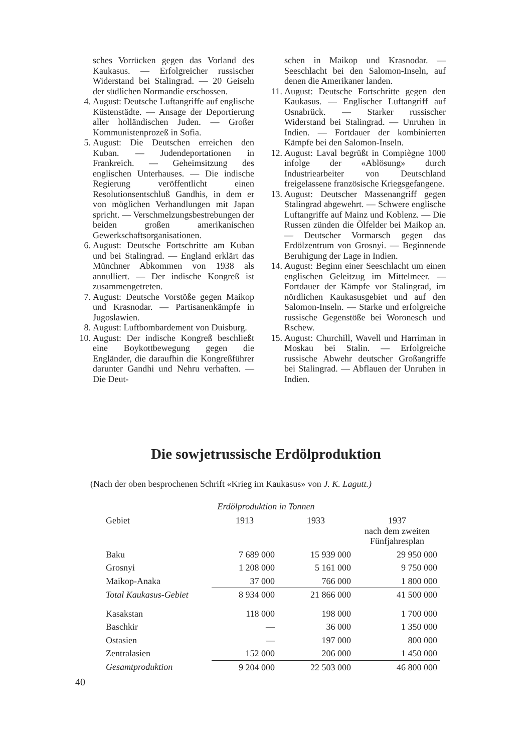sches Vorrücken gegen das Vorland des Kaukasus. — Erfolgreicher russischer Widerstand bei Stalingrad. — 20 Geiseln der südlichen Normandie erschossen.
4. August: Deutsche Luftangriffe auf englische Küstenstädte. — Ansage der Deportierung aller holländischen Juden. — Großer Kommunistenprozeß in Sofia.
5. August: Die Deutschen erreichen den Kuban. — Judendeportationen in Frankreich. — Geheimsitzung des englischen Unterhauses. — Die indische Regierung veröffentlicht einen Resolutionsentschluß Gandhis, in dem er von möglichen Verhandlungen mit Japan spricht. — Verschmelzungsbestrebungen der beiden großen amerikanischen Gewerkschaftsorganisationen.
6. August: Deutsche Fortschritte am Kuban und bei Stalingrad. — England erklärt das Münchner Abkommen von 1938 als annulliert. — Der indische Kongreß ist zusammengetreten.
7. August: Deutsche Vorstöße gegen Maikop und Krasnodar. — Partisanenkämpfe in Jugoslawien.
8. August: Luftbombardement von Duisburg.
10. August: Der indische Kongreß beschließt eine Boykottbewegung gegen die Engländer, die daraufhin die Kongreßführer darunter Gandhi und Nehru verhaften. — Die Deut-
schen in Maikop und Krasnodar. — Seeschlacht bei den Salomon-Inseln, auf denen die Amerikaner landen.
11. August: Deutsche Fortschritte gegen den Kaukasus. — Englischer Luftangriff auf Osnabrück. — Starker russischer Widerstand bei Stalingrad. — Unruhen in Indien. — Fortdauer der kombinierten Kämpfe bei den Salomon-Inseln.
12. August: Laval begrüßt in Compiègne 1000 infolge der «Ablösung» durch Industriearbeiter von Deutschland freigelassene französische Kriegsgefangene.
13. August: Deutscher Massenangriff gegen Stalingrad abgewehrt. — Schwere englische Luftangriffe auf Mainz und Koblenz. — Die Russen zünden die Ölfelder bei Maikop an. — Deutscher Vormarsch gegen das Erdölzentrum von Grosnyi. — Beginnende Beruhigung der Lage in Indien.
14. August: Beginn einer Seeschlacht um einen englischen Geleitzug im Mittelmeer. — Fortdauer der Kämpfe vor Stalingrad, im nördlichen Kaukasusgebiet und auf den Salomon-Inseln. — Starke und erfolgreiche russische Gegenstöße bei Woronesch und Rschew.
15. August: Churchill, Wavell und Harriman in Moskau bei Stalin. — Erfolgreiche russische Abwehr deutscher Großangriffe bei Stalingrad. — Abflauen der Unruhen in Indien.
Die sowjetrussische Erdölproduktion
(Nach der oben besprochenen Schrift «Krieg im Kaukasus» von J. K. Lagutt.)
Erdölproduktion in Tonnen
| Gebiet | 1913 | 1933 | 1937 nach dem zweiten Fünfjahresplan |
| --- | --- | --- | --- |
| Baku | 7 689 000 | 15 939 000 | 29 950 000 |
| Grosnyi | 1 208 000 | 5 161 000 | 9 750 000 |
| Maikop-Anaka | 37 000 | 766 000 | 1 800 000 |
| Total Kaukasus-Gebiet | 8 934 000 | 21 866 000 | 41 500 000 |
| Kasakstan | 118 000 | 198 000 | 1 700 000 |
| Baschkir | — | 36 000 | 1 350 000 |
| Ostasien | — | 197 000 | 800 000 |
| Zentralasien | 152 000 | 206 000 | 1 450 000 |
| Gesamtproduktion | 9 204 000 | 22 503 000 | 46 800 000 |
40